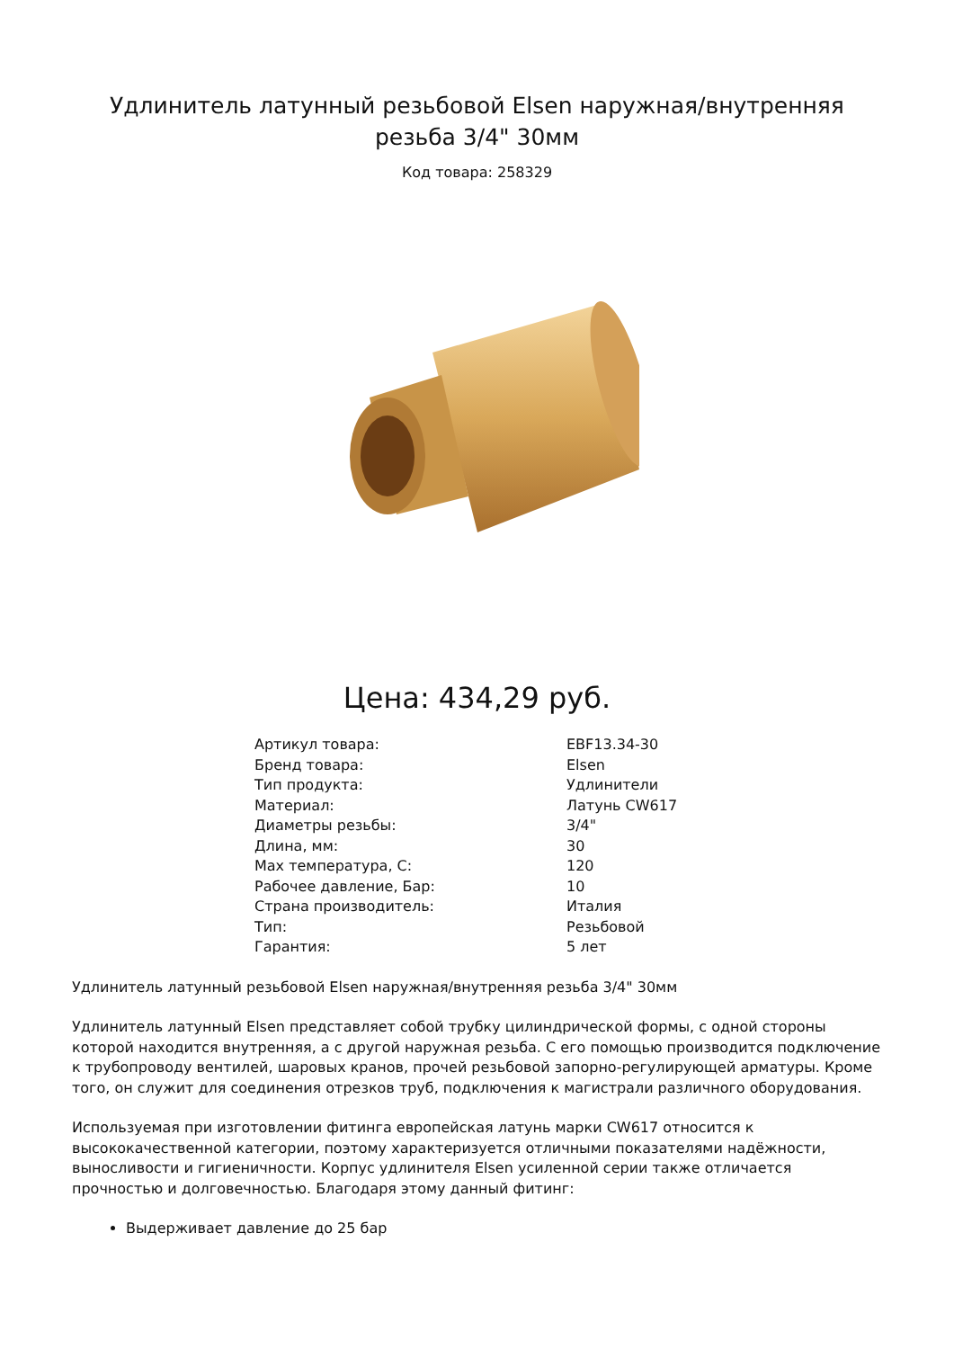Удлинитель латунный резьбовой Elsen наружная/внутренняя резьба 3/4" 30мм
Код товара: 258329
Цена: 434,29 руб.
| Артикул товара: | EBF13.34-30 |
| Бренд товара: | Elsen |
| Тип продукта: | Удлинители |
| Материал: | Латунь CW617 |
| Диаметры резьбы: | 3/4" |
| Длина, мм: | 30 |
| Max температура, C: | 120 |
| Рабочее давление, Бар: | 10 |
| Страна производитель: | Италия |
| Тип: | Резьбовой |
| Гарантия: | 5 лет |
Удлинитель латунный резьбовой Elsen наружная/внутренняя резьба 3/4" 30мм
Удлинитель латунный Elsen представляет собой трубку цилиндрической формы, с одной стороны которой находится внутренняя, а с другой наружная резьба. С его помощью производится подключение к трубопроводу вентилей, шаровых кранов, прочей резьбовой запорно-регулирующей арматуры. Кроме того, он служит для соединения отрезков труб, подключения к магистрали различного оборудования.
Используемая при изготовлении фитинга европейская латунь марки CW617 относится к высококачественной категории, поэтому характеризуется отличными показателями надёжности, выносливости и гигиеничности. Корпус удлинителя Elsen усиленной серии также отличается прочностью и долговечностью. Благодаря этому данный фитинг:
Выдерживает давление до 25 бар